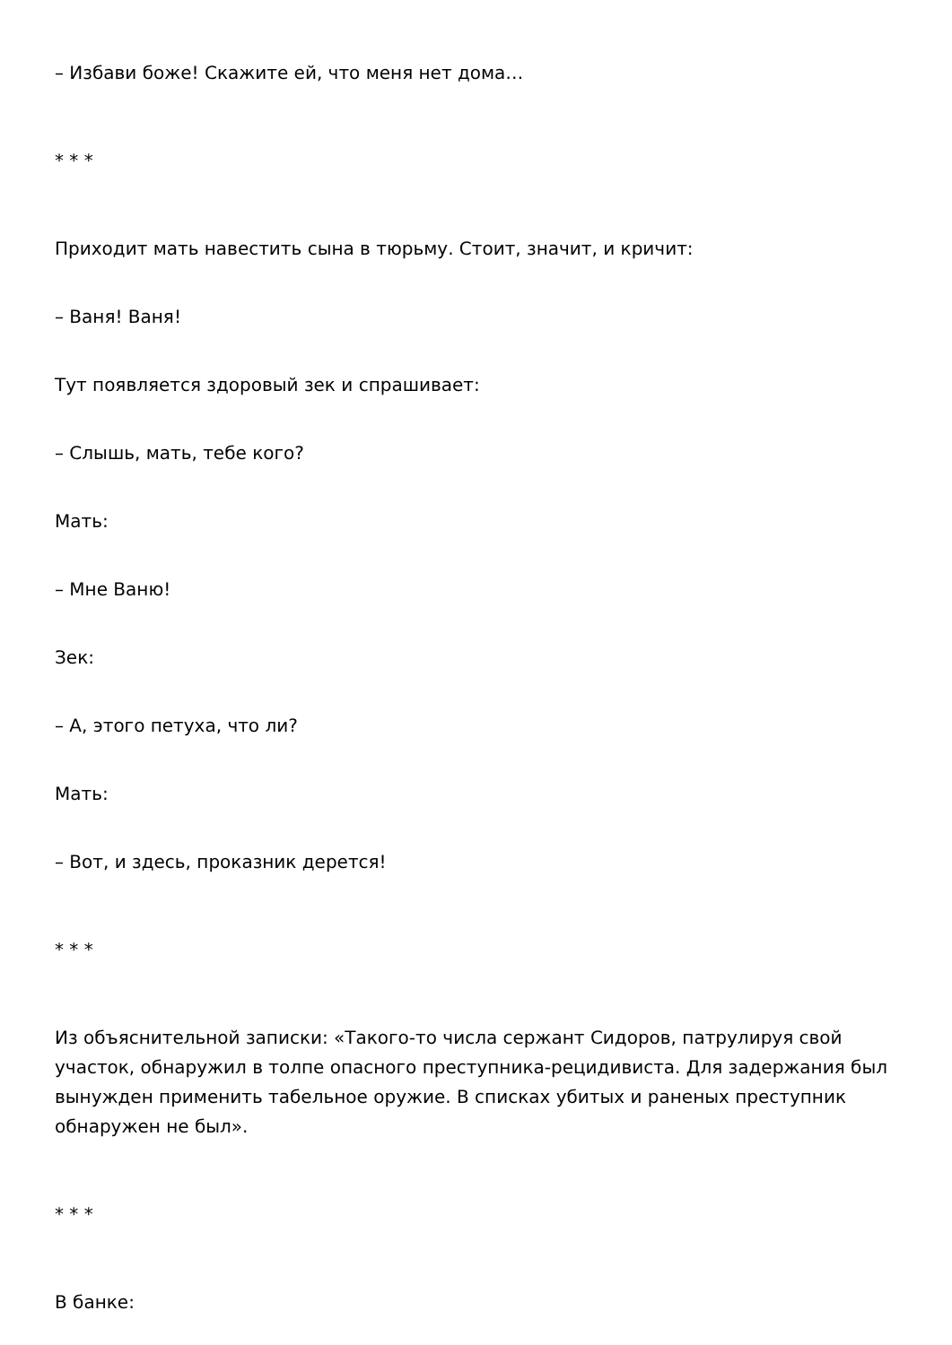– Избави боже! Скажите ей, что меня нет дома…
* * *
Приходит мать навестить сына в тюрьму. Стоит, значит, и кричит:
– Ваня! Ваня!
Тут появляется здоровый зек и спрашивает:
– Слышь, мать, тебе кого?
Мать:
– Мне Ваню!
Зек:
– А, этого петуха, что ли?
Мать:
– Вот, и здесь, проказник дерется!
* * *
Из объяснительной записки: «Такого-то числа сержант Сидоров, патрулируя свой участок, обнаружил в толпе опасного преступника-рецидивиста. Для задержания был вынужден применить табельное оружие. В списках убитых и раненых преступник обнаружен не был».
* * *
В банке: